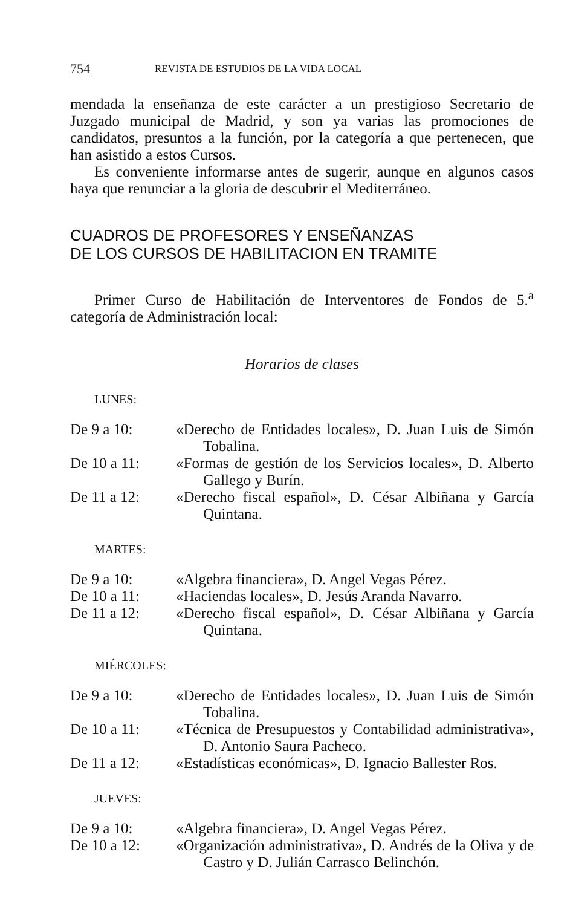754 REVISTA DE ESTUDIOS DE LA VIDA LOCAL
mendada la enseñanza de este carácter a un prestigioso Secretario de Juzgado municipal de Madrid, y son ya varias las promociones de candidatos, presuntos a la función, por la categoría a que pertenecen, que han asistido a estos Cursos.
Es conveniente informarse antes de sugerir, aunque en algunos casos haya que renunciar a la gloria de descubrir el Mediterráneo.
CUADROS DE PROFESORES Y ENSEÑANZAS
DE LOS CURSOS DE HABILITACION EN TRAMITE
Primer Curso de Habilitación de Interventores de Fondos de 5.<sup>a</sup> categoría de Administración local:
Horarios de clases
LUNES:
| De 9 a 10: | «Derecho de Entidades locales», D. Juan Luis de Simón Tobalina. |
| De 10 a 11: | «Formas de gestión de los Servicios locales», D. Alberto Gallego y Burín. |
| De 11 a 12: | «Derecho fiscal español», D. César Albiñana y García Quintana. |
MARTES:
| De 9 a 10: | «Algebra financiera», D. Angel Vegas Pérez. |
| De 10 a 11: | «Haciendas locales», D. Jesús Aranda Navarro. |
| De 11 a 12: | «Derecho fiscal español», D. César Albiñana y García Quintana. |
MIÉRCOLES:
| De 9 a 10: | «Derecho de Entidades locales», D. Juan Luis de Simón Tobalina. |
| De 10 a 11: | «Técnica de Presupuestos y Contabilidad administrativa», D. Antonio Saura Pacheco. |
| De 11 a 12: | «Estadísticas económicas», D. Ignacio Ballester Ros. |
JUEVES:
| De 9 a 10: | «Algebra financiera», D. Angel Vegas Pérez. |
| De 10 a 12: | «Organización administrativa», D. Andrés de la Oliva y de Castro y D. Julián Carrasco Belinchón. |